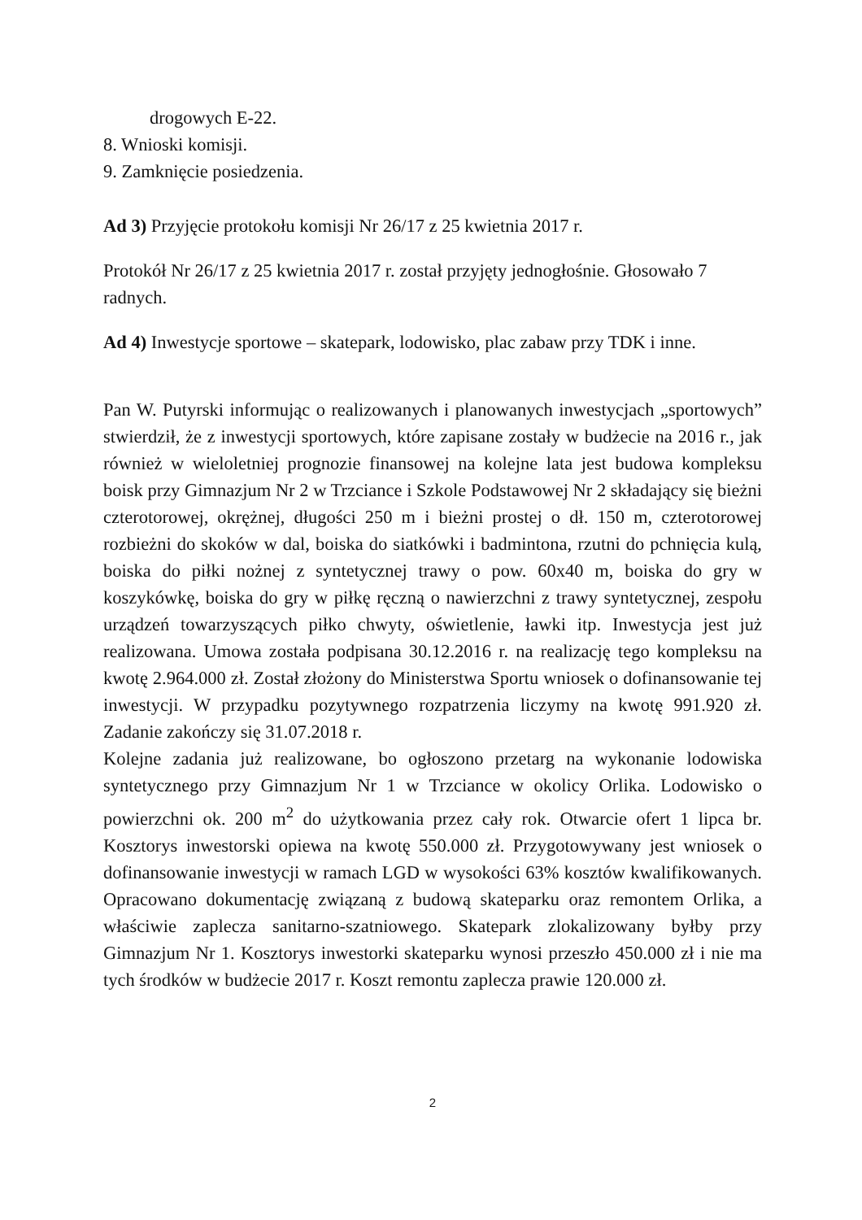drogowych E-22.
8. Wnioski komisji.
9. Zamknięcie posiedzenia.
Ad 3) Przyjęcie protokołu komisji Nr 26/17 z 25 kwietnia 2017 r.
Protokół Nr 26/17 z 25 kwietnia 2017 r. został przyjęty jednogłośnie. Głosowało 7 radnych.
Ad 4) Inwestycje sportowe – skatepark, lodowisko, plac zabaw przy TDK i inne.
Pan W. Putyrski informując o realizowanych i planowanych inwestycjach „sportowych” stwierdził, że z inwestycji sportowych, które zapisane zostały w budżecie na 2016 r., jak również w wieloletniej prognozie finansowej na kolejne lata jest budowa kompleksu boisk przy Gimnazjum Nr 2 w Trzciance i Szkole Podstawowej Nr 2 składający się bieżni czterotorowej, okrężnej, długości 250 m i bieżni prostej o dł. 150 m, czterotorowej rozbieżni do skoków w dal, boiska do siatkówki i badmintona, rzutni do pchnięcia kulą, boiska do piłki nożnej z syntetycznej trawy o pow. 60x40 m, boiska do gry w koszykówkę, boiska do gry w piłkę ręczną o nawierzchni z trawy syntetycznej, zespołu urządzeń towarzyszących piłko chwyty, oświetlenie, ławki itp. Inwestycja jest już realizowana. Umowa została podpisana 30.12.2016 r. na realizację tego kompleksu na kwotę 2.964.000 zł. Został złożony do Ministerstwa Sportu wniosek o dofinansowanie tej inwestycji. W przypadku pozytywnego rozpatrzenia liczymy na kwotę 991.920 zł. Zadanie zakończy się 31.07.2018 r.
Kolejne zadania już realizowane, bo ogłoszono przetarg na wykonanie lodowiska syntetycznego przy Gimnazjum Nr 1 w Trzciance w okolicy Orlika. Lodowisko o powierzchni ok. 200 m<sup>2</sup> do użytkowania przez cały rok. Otwarcie ofert 1 lipca br. Kosztorys inwestorski opiewa na kwotę 550.000 zł. Przygotowywany jest wniosek o dofinansowanie inwestycji w ramach LGD w wysokości 63% kosztów kwalifikowanych. Opracowano dokumentację związaną z budową skateparku oraz remontem Orlika, a właściwie zaplecza sanitarno-szatniowego. Skatepark zlokalizowany byłby przy Gimnazjum Nr 1. Kosztorys inwestorki skateparku wynosi przeszło 450.000 zł i nie ma tych środków w budżecie 2017 r. Koszt remontu zaplecza prawie 120.000 zł.
2